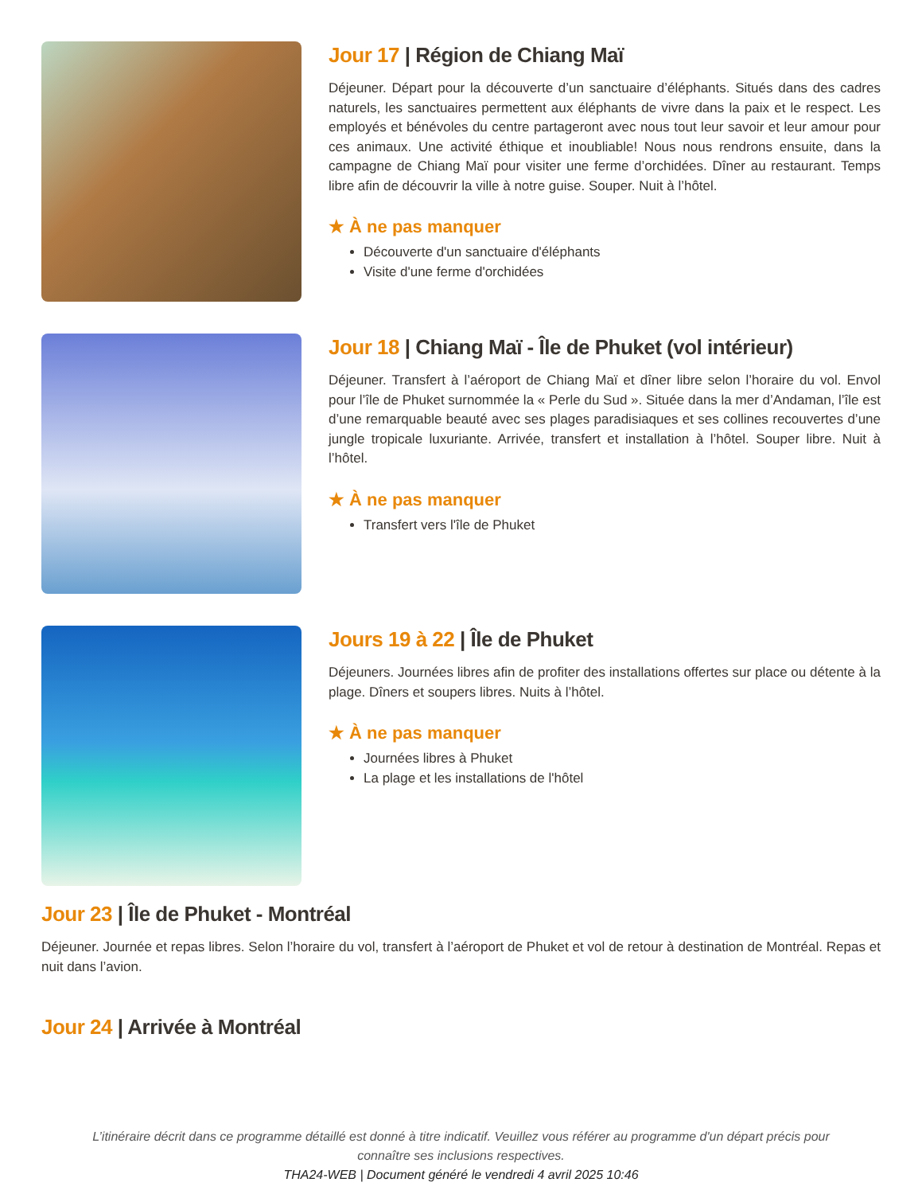Jour 17 | Région de Chiang Maï
Déjeuner. Départ pour la découverte d’un sanctuaire d’éléphants. Situés dans des cadres naturels, les sanctuaires permettent aux éléphants de vivre dans la paix et le respect. Les employés et bénévoles du centre partageront avec nous tout leur savoir et leur amour pour ces animaux. Une activité éthique et inoubliable! Nous nous rendrons ensuite, dans la campagne de Chiang Maï pour visiter une ferme d’orchidées. Dîner au restaurant. Temps libre afin de découvrir la ville à notre guise. Souper. Nuit à l’hôtel.
★ À ne pas manquer
Découverte d'un sanctuaire d'éléphants
Visite d'une ferme d'orchidées
Jour 18 | Chiang Maï - Île de Phuket (vol intérieur)
Déjeuner. Transfert à l’aéroport de Chiang Maï et dîner libre selon l’horaire du vol. Envol pour l’île de Phuket surnommée la « Perle du Sud ». Située dans la mer d’Andaman, l’île est d’une remarquable beauté avec ses plages paradisiaques et ses collines recouvertes d’une jungle tropicale luxuriante. Arrivée, transfert et installation à l’hôtel. Souper libre. Nuit à l’hôtel.
★ À ne pas manquer
Transfert vers l'île de Phuket
Jours 19 à 22 | Île de Phuket
Déjeuners. Journées libres afin de profiter des installations offertes sur place ou détente à la plage. Dîners et soupers libres. Nuits à l’hôtel.
★ À ne pas manquer
Journées libres à Phuket
La plage et les installations de l'hôtel
Jour 23 | Île de Phuket - Montréal
Déjeuner. Journée et repas libres. Selon l’horaire du vol, transfert à l’aéroport de Phuket et vol de retour à destination de Montréal. Repas et nuit dans l’avion.
Jour 24 | Arrivée à Montréal
L’itinéraire décrit dans ce programme détaillé est donné à titre indicatif. Veuillez vous référer au programme d'un départ précis pour connaître ses inclusions respectives.
THA24-WEB | Document généré le vendredi 4 avril 2025 10:46